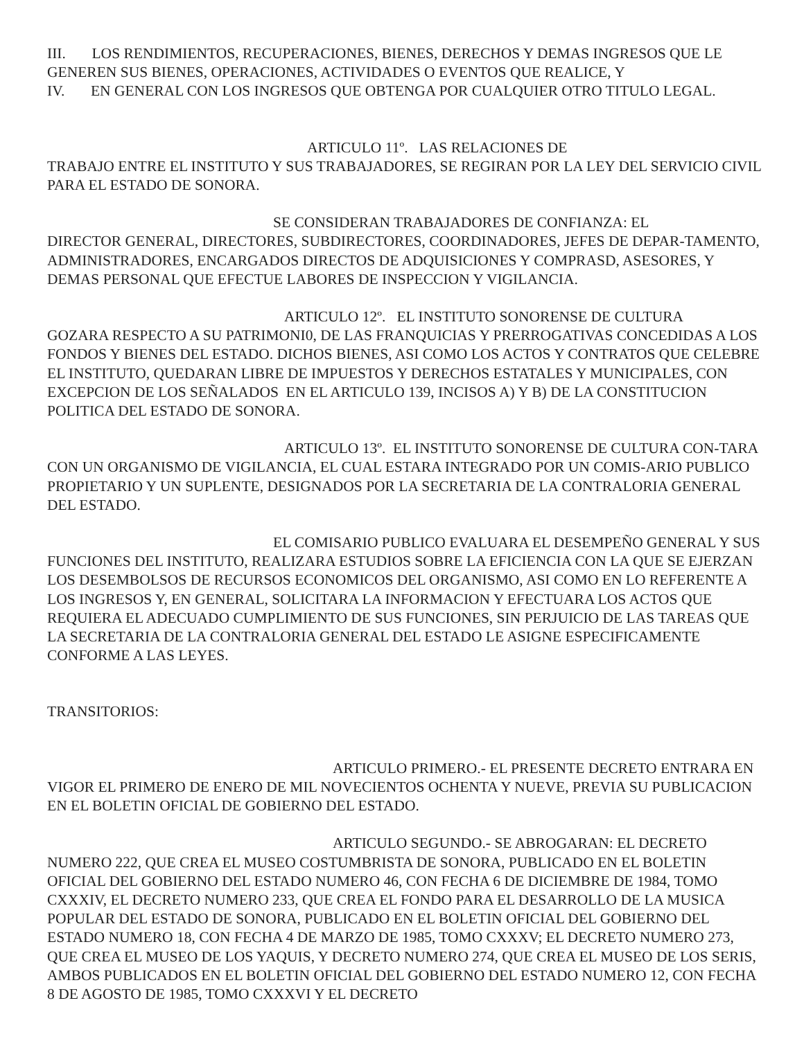III. LOS RENDIMIENTOS, RECUPERACIONES, BIENES, DERECHOS Y DEMAS INGRESOS QUE LE GENEREN SUS BIENES, OPERACIONES, ACTIVIDADES O EVENTOS QUE REALICE, Y
IV. EN GENERAL CON LOS INGRESOS QUE OBTENGA POR CUALQUIER OTRO TITULO LEGAL.
ARTICULO 11º. LAS RELACIONES DE
TRABAJO ENTRE EL INSTITUTO Y SUS TRABAJADORES, SE REGIRAN POR LA LEY DEL SERVICIO CIVIL PARA EL ESTADO DE SONORA.
SE CONSIDERAN TRABAJADORES DE CONFIANZA: EL
DIRECTOR GENERAL, DIRECTORES, SUBDIRECTORES, COORDINADORES, JEFES DE DEPAR-TAMENTO, ADMINISTRADORES, ENCARGADOS DIRECTOS DE ADQUISICIONES Y COMPRASD, ASESORES, Y DEMAS PERSONAL QUE EFECTUE LABORES DE INSPECCION Y VIGILANCIA.
ARTICULO 12º. EL INSTITUTO SONORENSE DE CULTURA
GOZARA RESPECTO A SU PATRIMONI0, DE LAS FRANQUICIAS Y PRERROGATIVAS CONCEDIDAS A LOS FONDOS Y BIENES DEL ESTADO. DICHOS BIENES, ASI COMO LOS ACTOS Y CONTRATOS QUE CELEBRE EL INSTITUTO, QUEDARAN LIBRE DE IMPUESTOS Y DERECHOS ESTATALES Y MUNICIPALES, CON EXCEPCION DE LOS SEÑALADOS EN EL ARTICULO 139, INCISOS A) Y B) DE LA CONSTITUCION POLITICA DEL ESTADO DE SONORA.
ARTICULO 13º. EL INSTITUTO SONORENSE DE CULTURA CON-TARA CON UN ORGANISMO DE VIGILANCIA, EL CUAL ESTARA INTEGRADO POR UN COMIS-ARIO PUBLICO PROPIETARIO Y UN SUPLENTE, DESIGNADOS POR LA SECRETARIA DE LA CONTRALORIA GENERAL DEL ESTADO.
EL COMISARIO PUBLICO EVALUARA EL DESEMPEÑO GENERAL Y SUS FUNCIONES DEL INSTITUTO, REALIZARA ESTUDIOS SOBRE LA EFICIENCIA CON LA QUE SE EJERZAN LOS DESEMBOLSOS DE RECURSOS ECONOMICOS DEL ORGANISMO, ASI COMO EN LO REFERENTE A LOS INGRESOS Y, EN GENERAL, SOLICITARA LA INFORMACION Y EFECTUARA LOS ACTOS QUE REQUIERA EL ADECUADO CUMPLIMIENTO DE SUS FUNCIONES, SIN PERJUICIO DE LAS TAREAS QUE LA SECRETARIA DE LA CONTRALORIA GENERAL DEL ESTADO LE ASIGNE ESPECIFICAMENTE CONFORME A LAS LEYES.
TRANSITORIOS:
ARTICULO PRIMERO.- EL PRESENTE DECRETO ENTRARA EN VIGOR EL PRIMERO DE ENERO DE MIL NOVECIENTOS OCHENTA Y NUEVE, PREVIA SU PUBLICACION EN EL BOLETIN OFICIAL DE GOBIERNO DEL ESTADO.
ARTICULO SEGUNDO.- SE ABROGARAN: EL DECRETO NUMERO 222, QUE CREA EL MUSEO COSTUMBRISTA DE SONORA, PUBLICADO EN EL BOLETIN OFICIAL DEL GOBIERNO DEL ESTADO NUMERO 46, CON FECHA 6 DE DICIEMBRE DE 1984, TOMO CXXXIV, EL DECRETO NUMERO 233, QUE CREA EL FONDO PARA EL DESARROLLO DE LA MUSICA POPULAR DEL ESTADO DE SONORA, PUBLICADO EN EL BOLETIN OFICIAL DEL GOBIERNO DEL ESTADO NUMERO 18, CON FECHA 4 DE MARZO DE 1985, TOMO CXXXV; EL DECRETO NUMERO 273, QUE CREA EL MUSEO DE LOS YAQUIS, Y DECRETO NUMERO 274, QUE CREA EL MUSEO DE LOS SERIS, AMBOS PUBLICADOS EN EL BOLETIN OFICIAL DEL GOBIERNO DEL ESTADO NUMERO 12, CON FECHA 8 DE AGOSTO DE 1985, TOMO CXXXVI Y EL DECRETO